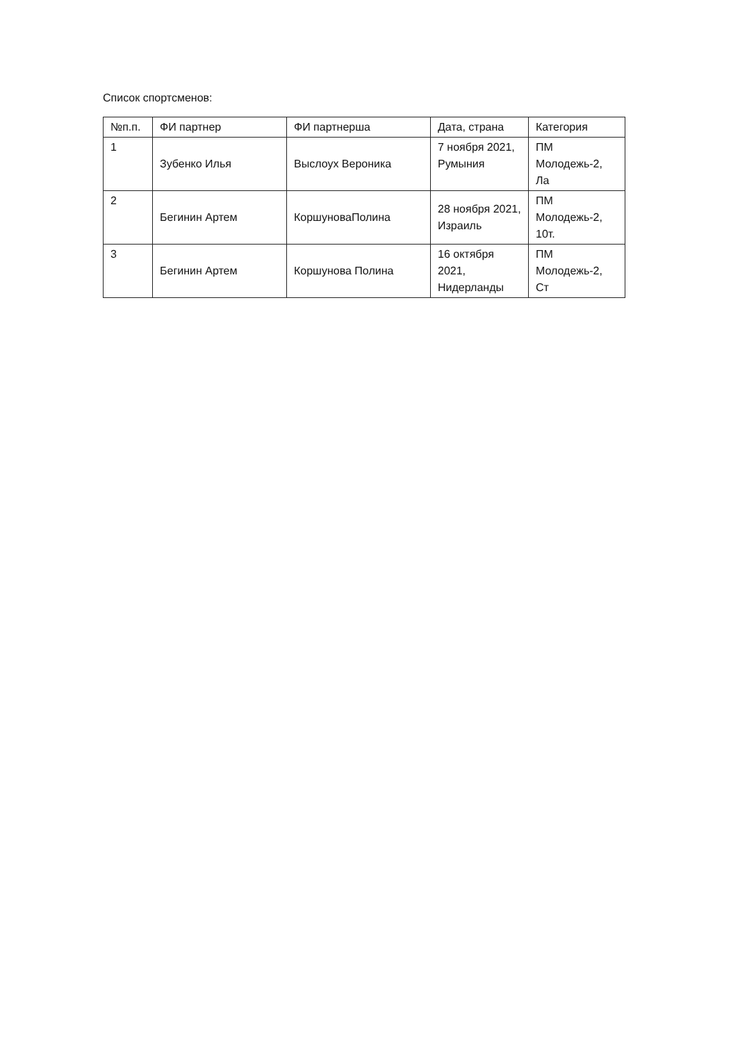Список спортсменов:
| №п.п. | ФИ партнер | ФИ партнерша | Дата, страна | Категория |
| 1 | Зубенко Илья | Выслоух Вероника | 7 ноября 2021, Румыния | ПМ Молодежь-2, Ла |
| 2 | Бегинин Артем | КоршуноваПолина | 28 ноября 2021, Израиль | ПМ Молодежь-2, 10т. |
| 3 | Бегинин Артем | Коршунова Полина | 16 октября 2021, Нидерланды | ПМ Молодежь-2, Ст |